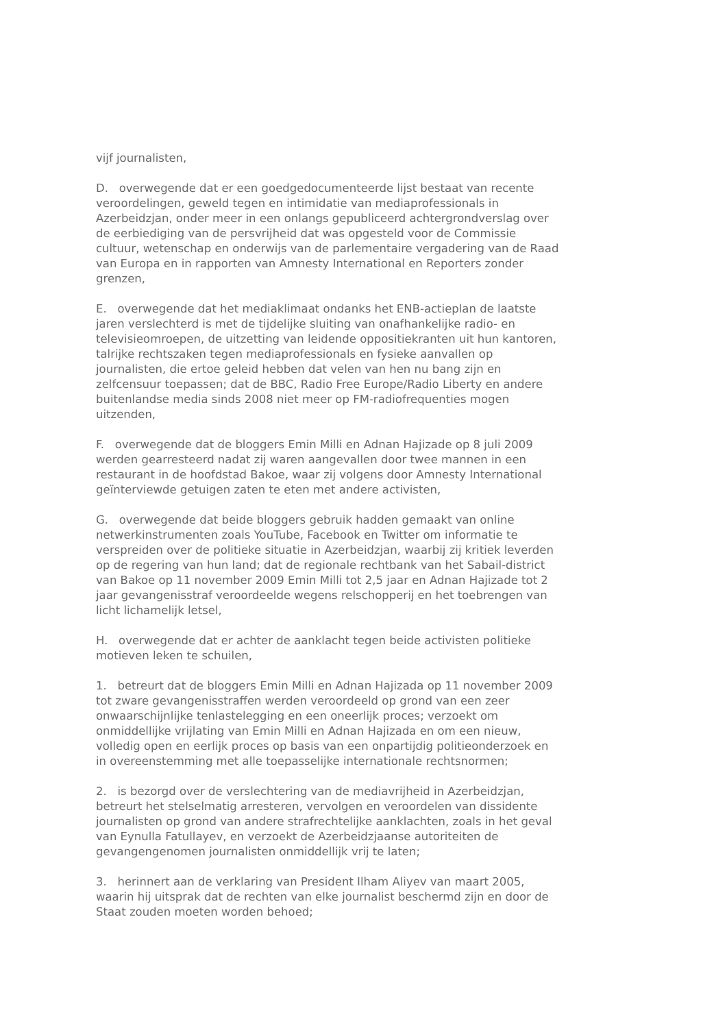vijf journalisten,
D. overwegende dat er een goedgedocumenteerde lijst bestaat van recente veroordelingen, geweld tegen en intimidatie van mediaprofessionals in Azerbeidzjan, onder meer in een onlangs gepubliceerd achtergrondverslag over de eerbiediging van de persvrijheid dat was opgesteld voor de Commissie cultuur, wetenschap en onderwijs van de parlementaire vergadering van de Raad van Europa en in rapporten van Amnesty International en Reporters zonder grenzen,
E. overwegende dat het mediaklimaat ondanks het ENB-actieplan de laatste jaren verslechterd is met de tijdelijke sluiting van onafhankelijke radio- en televisieomroepen, de uitzetting van leidende oppositiekranten uit hun kantoren, talrijke rechtszaken tegen mediaprofessionals en fysieke aanvallen op journalisten, die ertoe geleid hebben dat velen van hen nu bang zijn en zelfcensuur toepassen; dat de BBC, Radio Free Europe/Radio Liberty en andere buitenlandse media sinds 2008 niet meer op FM-radiofrequenties mogen uitzenden,
F. overwegende dat de bloggers Emin Milli en Adnan Hajizade op 8 juli 2009 werden gearresteerd nadat zij waren aangevallen door twee mannen in een restaurant in de hoofdstad Bakoe, waar zij volgens door Amnesty International geïnterviewde getuigen zaten te eten met andere activisten,
G. overwegende dat beide bloggers gebruik hadden gemaakt van online netwerkinstrumenten zoals YouTube, Facebook en Twitter om informatie te verspreiden over de politieke situatie in Azerbeidzjan, waarbij zij kritiek leverden op de regering van hun land; dat de regionale rechtbank van het Sabail-district van Bakoe op 11 november 2009 Emin Milli tot 2,5 jaar en Adnan Hajizade tot 2 jaar gevangenisstraf veroordeelde wegens relschopperij en het toebrengen van licht lichamelijk letsel,
H. overwegende dat er achter de aanklacht tegen beide activisten politieke motieven leken te schuilen,
1. betreurt dat de bloggers Emin Milli en Adnan Hajizada op 11 november 2009 tot zware gevangenisstraffen werden veroordeeld op grond van een zeer onwaarschijnlijke tenlastelegging en een oneerlijk proces; verzoekt om onmiddellijke vrijlating van Emin Milli en Adnan Hajizada en om een nieuw, volledig open en eerlijk proces op basis van een onpartijdig politieonderzoek en in overeenstemming met alle toepasselijke internationale rechtsnormen;
2. is bezorgd over de verslechtering van de mediavrijheid in Azerbeidzjan, betreurt het stelselmatig arresteren, vervolgen en veroordelen van dissidente journalisten op grond van andere strafrechtelijke aanklachten, zoals in het geval van Eynulla Fatullayev, en verzoekt de Azerbeidzjaanse autoriteiten de gevangengenomen journalisten onmiddellijk vrij te laten;
3. herinnert aan de verklaring van President Ilham Aliyev van maart 2005, waarin hij uitsprak dat de rechten van elke journalist beschermd zijn en door de Staat zouden moeten worden behoed;